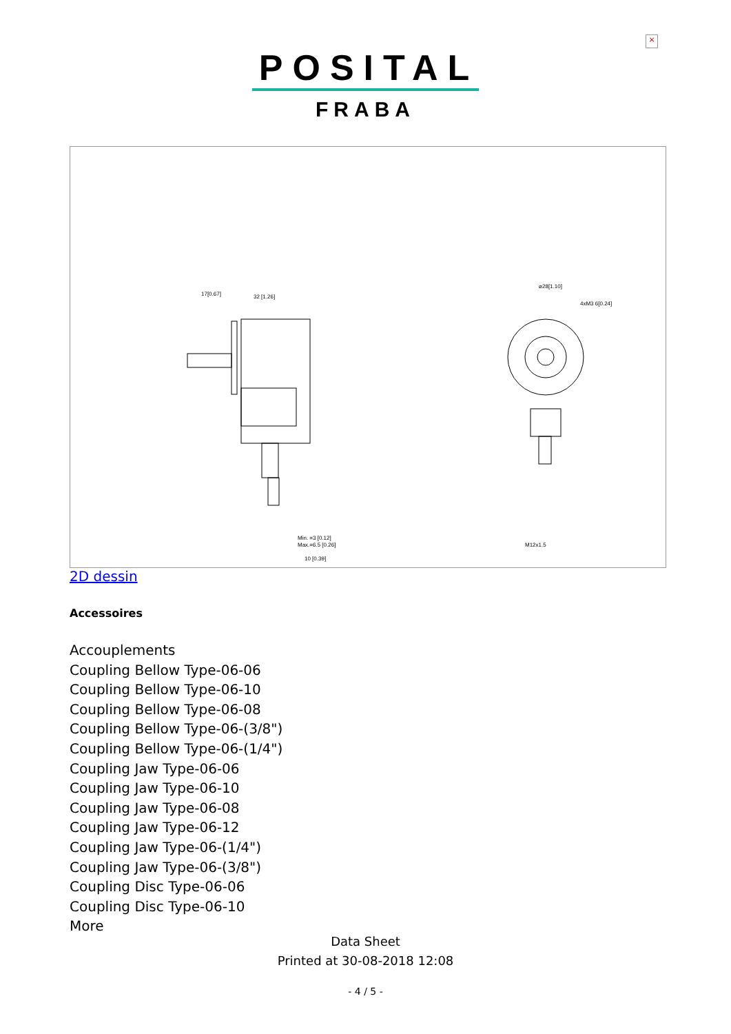×
POSITAL
FRABA
17[0.67]
32 [1.26]
⌀28[1.10]
4xM3 6[0.24]
M12x1.5
Min. =3 [0.12]
Max.=6.5 [0.26]
10 [0.39]
2D dessin
Accessoires
Accouplements
Coupling Bellow Type-06-06
Coupling Bellow Type-06-10
Coupling Bellow Type-06-08
Coupling Bellow Type-06-(3/8")
Coupling Bellow Type-06-(1/4")
Coupling Jaw Type-06-06
Coupling Jaw Type-06-10
Coupling Jaw Type-06-08
Coupling Jaw Type-06-12
Coupling Jaw Type-06-(1/4")
Coupling Jaw Type-06-(3/8")
Coupling Disc Type-06-06
Coupling Disc Type-06-10
More
Data Sheet
Printed at 30-08-2018 12:08
- 4 / 5 -